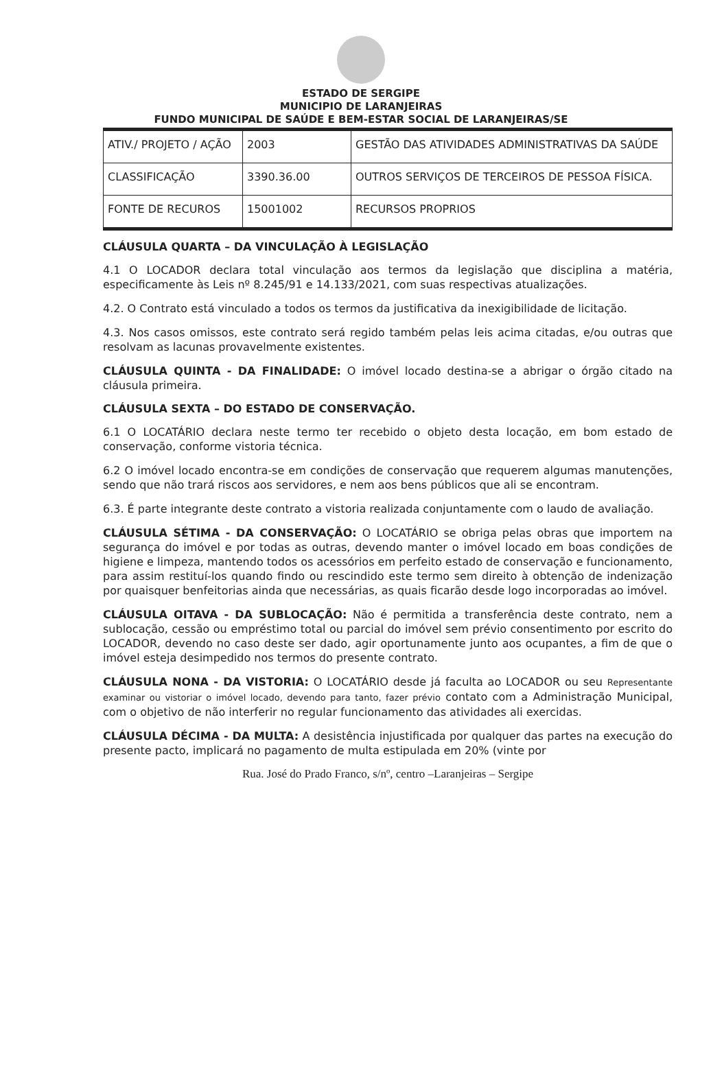ESTADO DE SERGIPE
MUNICIPIO DE LARANJEIRAS
FUNDO MUNICIPAL DE SAÚDE E BEM-ESTAR SOCIAL DE LARANJEIRAS/SE
| ATIV./ PROJETO / AÇÃO | 2003 | GESTÃO DAS ATIVIDADES ADMINISTRATIVAS DA SAÚDE |
| CLASSIFICAÇÃO | 3390.36.00 | OUTROS SERVIÇOS DE TERCEIROS DE PESSOA FÍSICA. |
| FONTE DE RECUROS | 15001002 | RECURSOS PROPRIOS |
CLÁUSULA QUARTA – DA VINCULAÇÃO À LEGISLAÇÃO
4.1 O LOCADOR declara total vinculação aos termos da legislação que disciplina a matéria, especificamente às Leis nº 8.245/91 e 14.133/2021, com suas respectivas atualizações.
4.2. O Contrato está vinculado a todos os termos da justificativa da inexigibilidade de licitação.
4.3. Nos casos omissos, este contrato será regido também pelas leis acima citadas, e/ou outras que resolvam as lacunas provavelmente existentes.
CLÁUSULA QUINTA - DA FINALIDADE: O imóvel locado destina-se a abrigar o órgão citado na cláusula primeira.
CLÁUSULA SEXTA – DO ESTADO DE CONSERVAÇÃO.
6.1 O LOCATÁRIO declara neste termo ter recebido o objeto desta locação, em bom estado de conservação, conforme vistoria técnica.
6.2 O imóvel locado encontra-se em condições de conservação que requerem algumas manutenções, sendo que não trará riscos aos servidores, e nem aos bens públicos que ali se encontram.
6.3. É parte integrante deste contrato a vistoria realizada conjuntamente com o laudo de avaliação.
CLÁUSULA SÉTIMA - DA CONSERVAÇÃO: O LOCATÁRIO se obriga pelas obras que importem na segurança do imóvel e por todas as outras, devendo manter o imóvel locado em boas condições de higiene e limpeza, mantendo todos os acessórios em perfeito estado de conservação e funcionamento, para assim restituí-los quando findo ou rescindido este termo sem direito à obtenção de indenização por quaisquer benfeitorias ainda que necessárias, as quais ficarão desde logo incorporadas ao imóvel.
CLÁUSULA OITAVA - DA SUBLOCAÇÃO: Não é permitida a transferência deste contrato, nem a sublocação, cessão ou empréstimo total ou parcial do imóvel sem prévio consentimento por escrito do LOCADOR, devendo no caso deste ser dado, agir oportunamente junto aos ocupantes, a fim de que o imóvel esteja desimpedido nos termos do presente contrato.
CLÁUSULA NONA - DA VISTORIA: O LOCATÁRIO desde já faculta ao LOCADOR ou seu Representante examinar ou vistoriar o imóvel locado, devendo para tanto, fazer prévio contato com a Administração Municipal, com o objetivo de não interferir no regular funcionamento das atividades ali exercidas.
CLÁUSULA DÉCIMA - DA MULTA: A desistência injustificada por qualquer das partes na execução do presente pacto, implicará no pagamento de multa estipulada em 20% (vinte por
Rua. José do Prado Franco, s/nº, centro –Laranjeiras – Sergipe